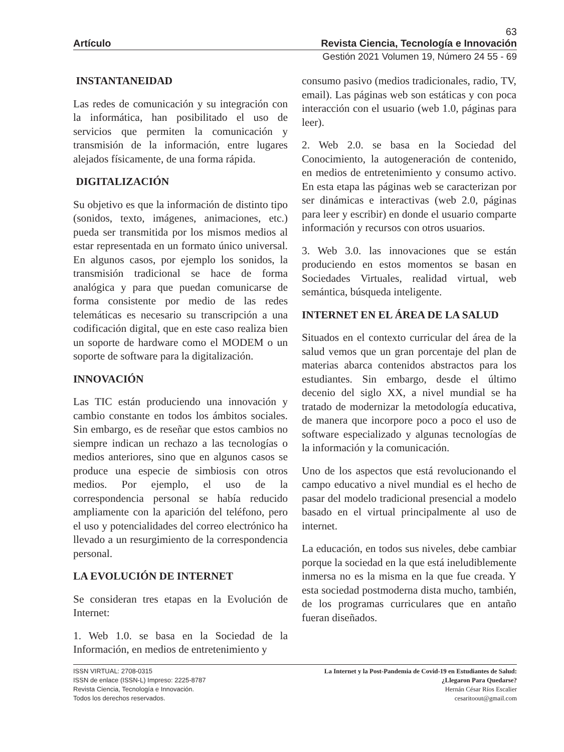63
Artículo Revista Ciencia, Tecnología e Innovación
Gestión 2021 Volumen 19, Número 24 55 - 69
INSTANTANEIDAD
Las redes de comunicación y su integración con la informática, han posibilitado el uso de servicios que permiten la comunicación y transmisión de la información, entre lugares alejados físicamente, de una forma rápida.
DIGITALIZACIÓN
Su objetivo es que la información de distinto tipo (sonidos, texto, imágenes, animaciones, etc.) pueda ser transmitida por los mismos medios al estar representada en un formato único universal. En algunos casos, por ejemplo los sonidos, la transmisión tradicional se hace de forma analógica y para que puedan comunicarse de forma consistente por medio de las redes telemáticas es necesario su transcripción a una codificación digital, que en este caso realiza bien un soporte de hardware como el MODEM o un soporte de software para la digitalización.
INNOVACIÓN
Las TIC están produciendo una innovación y cambio constante en todos los ámbitos sociales. Sin embargo, es de reseñar que estos cambios no siempre indican un rechazo a las tecnologías o medios anteriores, sino que en algunos casos se produce una especie de simbiosis con otros medios. Por ejemplo, el uso de la correspondencia personal se había reducido ampliamente con la aparición del teléfono, pero el uso y potencialidades del correo electrónico ha llevado a un resurgimiento de la correspondencia personal.
LA EVOLUCIÓN DE INTERNET
Se consideran tres etapas en la Evolución de Internet:
1. Web 1.0. se basa en la Sociedad de la Información, en medios de entretenimiento y
consumo pasivo (medios tradicionales, radio, TV, email). Las páginas web son estáticas y con poca interacción con el usuario (web 1.0, páginas para leer).
2. Web 2.0. se basa en la Sociedad del Conocimiento, la autogeneración de contenido, en medios de entretenimiento y consumo activo. En esta etapa las páginas web se caracterizan por ser dinámicas e interactivas (web 2.0, páginas para leer y escribir) en donde el usuario comparte información y recursos con otros usuarios.
3. Web 3.0. las innovaciones que se están produciendo en estos momentos se basan en Sociedades Virtuales, realidad virtual, web semántica, búsqueda inteligente.
INTERNET EN EL ÁREA DE LA SALUD
Situados en el contexto curricular del área de la salud vemos que un gran porcentaje del plan de materias abarca contenidos abstractos para los estudiantes. Sin embargo, desde el último decenio del siglo XX, a nivel mundial se ha tratado de modernizar la metodología educativa, de manera que incorpore poco a poco el uso de software especializado y algunas tecnologías de la información y la comunicación.
Uno de los aspectos que está revolucionando el campo educativo a nivel mundial es el hecho de pasar del modelo tradicional presencial a modelo basado en el virtual principalmente al uso de internet.
La educación, en todos sus niveles, debe cambiar porque la sociedad en la que está ineludiblemente inmersa no es la misma en la que fue creada. Y esta sociedad postmoderna dista mucho, también, de los programas curriculares que en antaño fueran diseñados.
ISSN VIRTUAL: 2708-0315
ISSN de enlace (ISSN-L) Impreso: 2225-8787
Revista Ciencia, Tecnología e Innovación.
Todos los derechos reservados.
La Internet y la Post-Pandemia de Covid-19 en Estudiantes de Salud:
¿Llegaron Para Quedarse?
Hernán César Ríos Escalier
cesaritoout@gmail.com